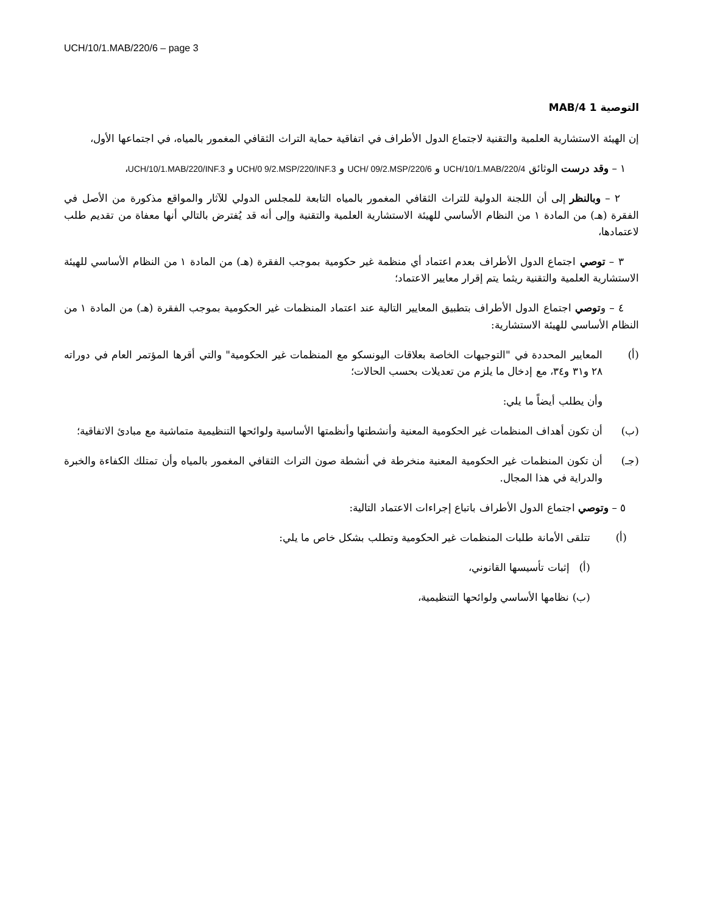UCH/10/1.MAB/220/6 – page 3
التوصية 1 4/MAB
إن الهيئة الاستشارية العلمية والتقنية لاجتماع الدول الأطراف في اتفاقية حماية التراث الثقافي المغمور بالمياه، في اجتماعها الأول،
١ – وقد درست الوثائق UCH/10/1.MAB/220/4 و UCH/ 09/2.MSP/220/6 و UCH/0 9/2.MSP/220/INF.3 و UCH/10/1.MAB/220/INF.3،
٢ – وبالنظر إلى أن اللجنة الدولية للتراث الثقافي المغمور بالمياه التابعة للمجلس الدولي للآثار والمواقع مذكورة من الأصل في الفقرة (هـ) من المادة ١ من النظام الأساسي للهيئة الاستشارية العلمية والتقنية وإلى أنه قد يُفترض بالتالي أنها معفاة من تقديم طلب لاعتمادها،
٣ – توصي اجتماع الدول الأطراف بعدم اعتماد أي منظمة غير حكومية بموجب الفقرة (هـ) من المادة ١ من النظام الأساسي للهيئة الاستشارية العلمية والتقنية ريثما يتم إقرار معايير الاعتماد؛
٤ – وتوصي اجتماع الدول الأطراف بتطبيق المعايير التالية عند اعتماد المنظمات غير الحكومية بموجب الفقرة (هـ) من المادة ١ من النظام الأساسي للهيئة الاستشارية:
(أ) المعايير المحددة في "التوجيهات الخاصة بعلاقات اليونسكو مع المنظمات غير الحكومية" والتي أقرها المؤتمر العام في دوراته ٢٨ و٣١ و٣٤، مع إدخال ما يلزم من تعديلات بحسب الحالات؛
وأن يطلب أيضاً ما يلي:
(ب) أن تكون أهداف المنظمات غير الحكومية المعنية وأنشطتها وأنظمتها الأساسية ولوائحها التنظيمية متماشية مع مبادئ الاتفاقية؛
(جـ) أن تكون المنظمات غير الحكومية المعنية منخرطة في أنشطة صون التراث الثقافي المغمور بالمياه وأن تمتلك الكفاءة والخبرة والدراية في هذا المجال.
٥ – وتوصي اجتماع الدول الأطراف باتباع إجراءات الاعتماد التالية:
(أ) تتلقى الأمانة طلبات المنظمات غير الحكومية وتطلب بشكل خاص ما يلي:
(أ) إثبات تأسيسها القانوني،
(ب) نظامها الأساسي ولوائحها التنظيمية،